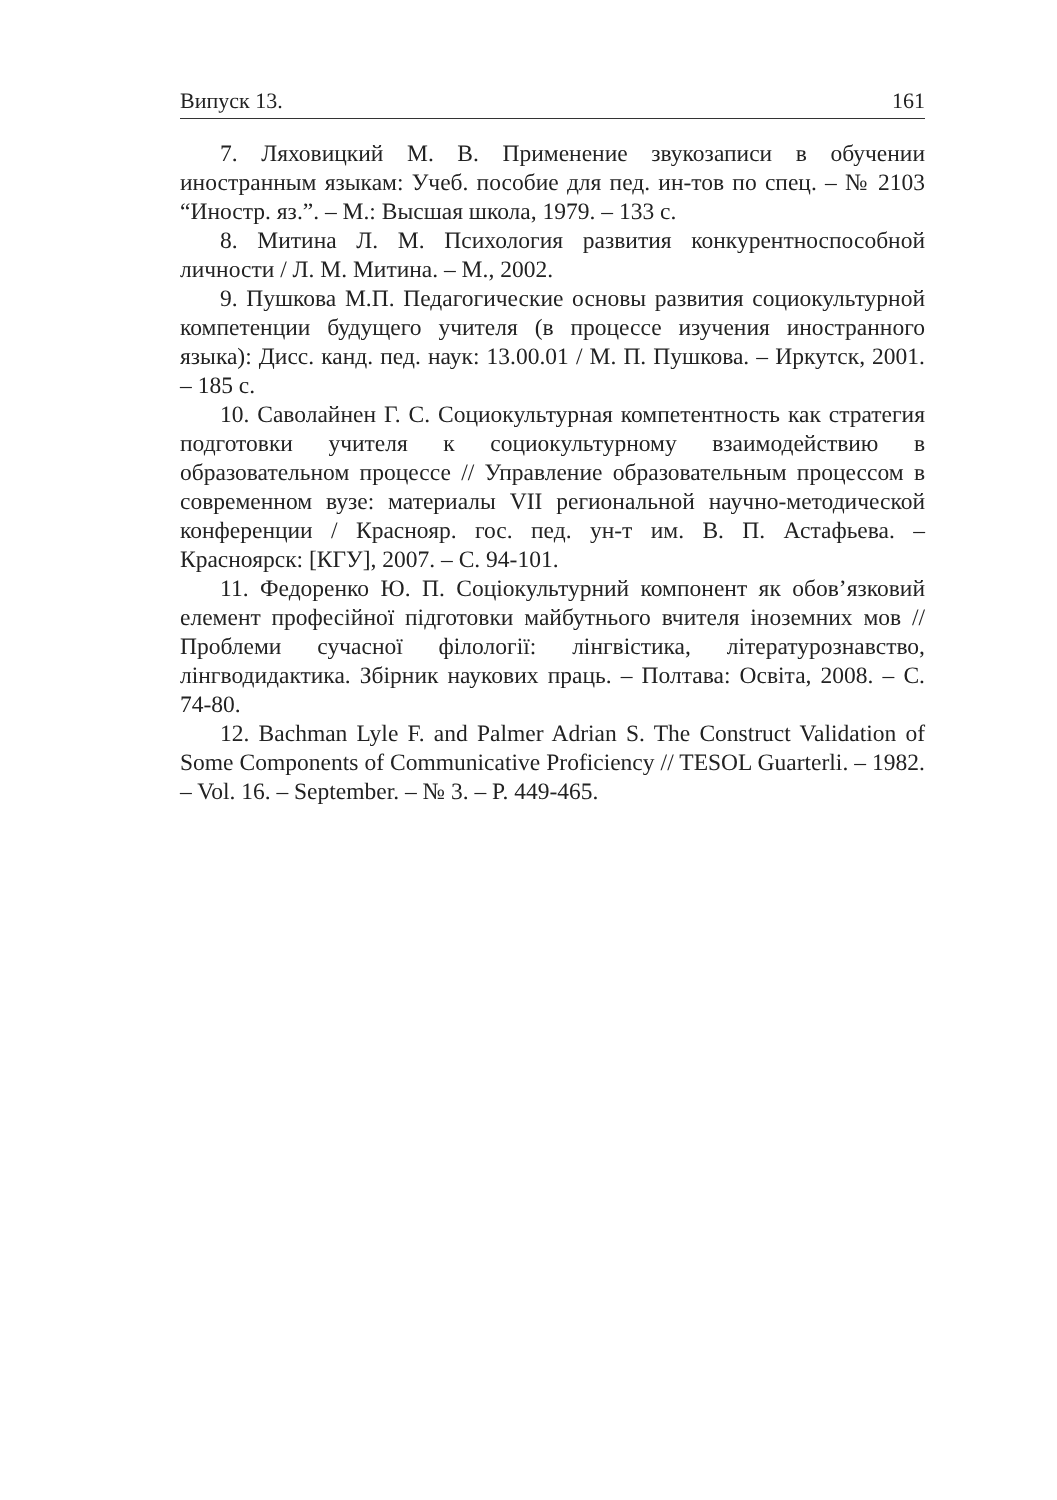Випуск 13. 161
7. Ляховицкий М. В. Применение звукозаписи в обучении иностранным языкам: Учеб. пособие для пед. ин-тов по спец. – № 2103 “Иностр. яз.”. – М.: Высшая школа, 1979. – 133 с.
8. Митина Л. М. Психология развития конкурентноспособной личности / Л. М. Митина. – М., 2002.
9. Пушкова М.П. Педагогические основы развития социокультурной компетенции будущего учителя (в процессе изучения иностранного языка): Дисс. канд. пед. наук: 13.00.01 / М. П. Пушкова. – Иркутск, 2001. – 185 с.
10. Саволайнен Г. С. Социокультурная компетентность как стратегия подготовки учителя к социокультурному взаимодействию в образовательном процессе // Управление образовательным процессом в современном вузе: материалы VII региональной научно-методической конференции / Краснояр. гос. пед. ун-т им. В. П. Астафьева. – Красноярск: [КГУ], 2007. – С. 94-101.
11. Федоренко Ю. П. Соціокультурний компонент як обов’язковий елемент професійної підготовки майбутнього вчителя іноземних мов // Проблеми сучасної філології: лінгвістика, літературознавство, лінгводидактика. Збірник наукових праць. – Полтава: Освіта, 2008. – С. 74-80.
12. Bachman Lyle F. and Palmer Adrian S. The Construct Validation of Some Components of Communicative Proficiency // TESOL Guarterli. – 1982. – Vol. 16. – September. – № 3. – P. 449-465.